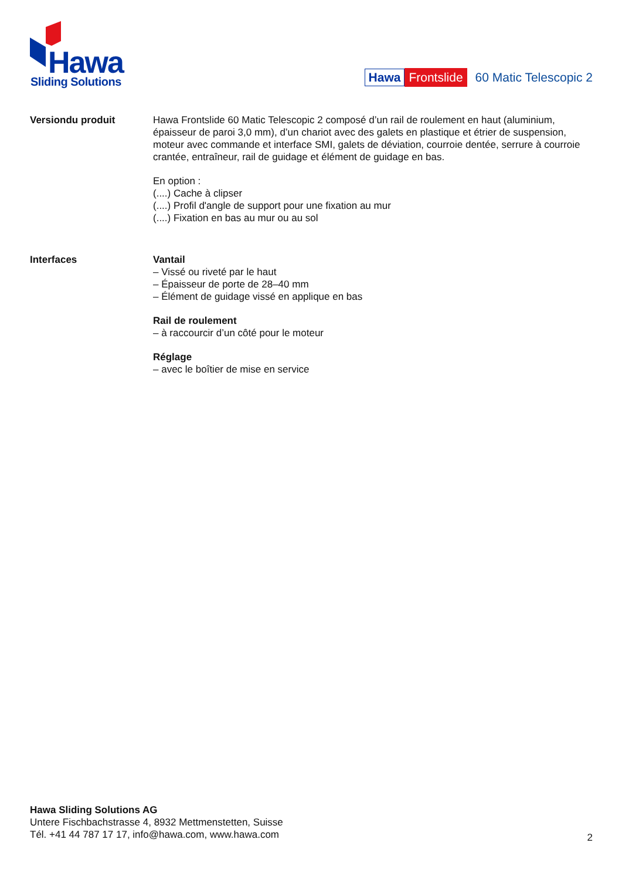Hawa
Sliding Solutions
Hawa Frontslide 60 Matic Telescopic 2
Versiondu produit Hawa Frontslide 60 Matic Telescopic 2 composé d’un rail de roulement en haut (aluminium, épaisseur de paroi 3,0 mm), d’un chariot avec des galets en plastique et étrier de suspension, moteur avec commande et interface SMI, galets de déviation, courroie dentée, serrure à courroie crantée, entraîneur, rail de guidage et élément de guidage en bas.
En option :
(....) Cache à clipser
(....) Profil d'angle de support pour une fixation au mur
(....) Fixation en bas au mur ou au sol
Interfaces Vantail
– Vissé ou riveté par le haut
– Épaisseur de porte de 28–40 mm
– Élément de guidage vissé en applique en bas
Rail de roulement
– à raccourcir d’un côté pour le moteur
Réglage
– avec le boîtier de mise en service
Hawa Sliding Solutions AG
Untere Fischbachstrasse 4, 8932 Mettmenstetten, Suisse
Tél. +41 44 787 17 17, info@hawa.com, www.hawa.com
2